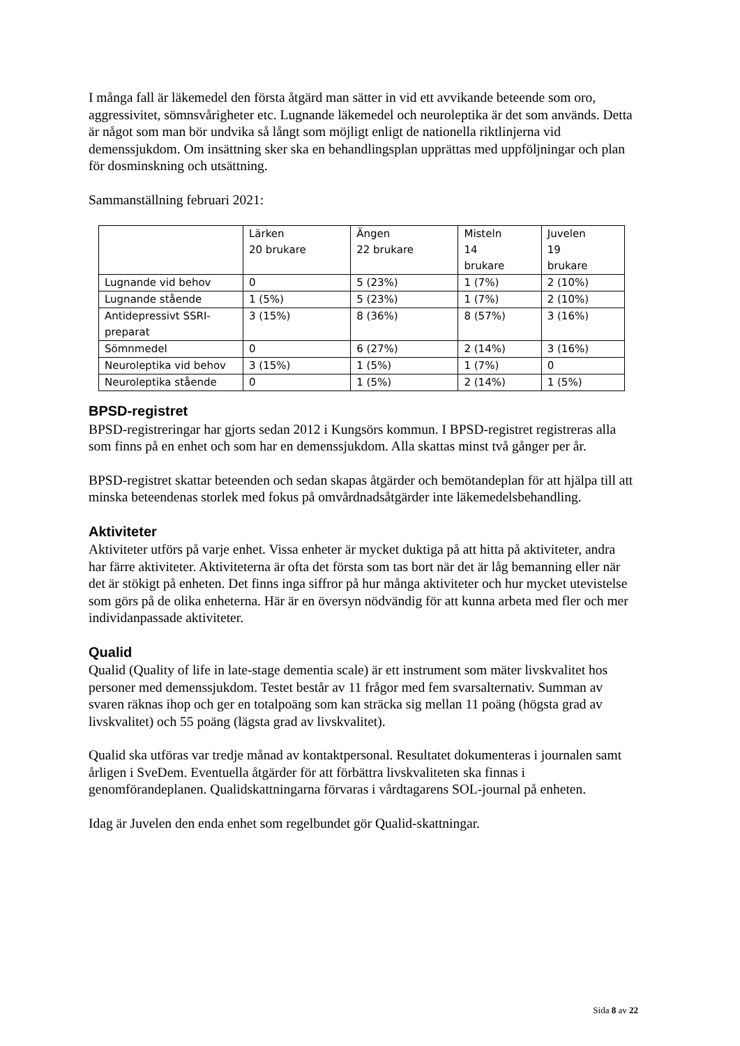I många fall är läkemedel den första åtgärd man sätter in vid ett avvikande beteende som oro, aggressivitet, sömnsvårigheter etc. Lugnande läkemedel och neuroleptika är det som används. Detta är något som man bör undvika så långt som möjligt enligt de nationella riktlinjerna vid demenssjukdom. Om insättning sker ska en behandlingsplan upprättas med uppföljningar och plan för dosminskning och utsättning.
Sammanställning februari 2021:
| | Lärken 20 brukare | Ängen 22 brukare | Misteln 14 brukare | Juvelen 19 brukare |
| Lugnande vid behov | 0 | 5 (23%) | 1 (7%) | 2 (10%) |
| Lugnande stående | 1 (5%) | 5 (23%) | 1 (7%) | 2 (10%) |
| Antidepressivt SSRI-preparat | 3 (15%) | 8 (36%) | 8 (57%) | 3 (16%) |
| Sömnmedel | 0 | 6 (27%) | 2 (14%) | 3 (16%) |
| Neuroleptika vid behov | 3 (15%) | 1 (5%) | 1 (7%) | 0 |
| Neuroleptika stående | 0 | 1 (5%) | 2 (14%) | 1 (5%) |
BPSD-registret
BPSD-registreringar har gjorts sedan 2012 i Kungsörs kommun. I BPSD-registret registreras alla som finns på en enhet och som har en demenssjukdom. Alla skattas minst två gånger per år.
BPSD-registret skattar beteenden och sedan skapas åtgärder och bemötandeplan för att hjälpa till att minska beteendenas storlek med fokus på omvårdnadsåtgärder inte läkemedelsbehandling.
Aktiviteter
Aktiviteter utförs på varje enhet. Vissa enheter är mycket duktiga på att hitta på aktiviteter, andra har färre aktiviteter. Aktiviteterna är ofta det första som tas bort när det är låg bemanning eller när det är stökigt på enheten. Det finns inga siffror på hur många aktiviteter och hur mycket utevistelse som görs på de olika enheterna. Här är en översyn nödvändig för att kunna arbeta med fler och mer individanpassade aktiviteter.
Qualid
Qualid (Quality of life in late-stage dementia scale) är ett instrument som mäter livskvalitet hos personer med demenssjukdom. Testet består av 11 frågor med fem svarsalternativ. Summan av svaren räknas ihop och ger en totalpoäng som kan sträcka sig mellan 11 poäng (högsta grad av livskvalitet) och 55 poäng (lägsta grad av livskvalitet).
Qualid ska utföras var tredje månad av kontaktpersonal. Resultatet dokumenteras i journalen samt årligen i SveDem. Eventuella åtgärder för att förbättra livskvaliteten ska finnas i genomförandeplanen. Qualidskattningarna förvaras i vårdtagarens SOL-journal på enheten.
Idag är Juvelen den enda enhet som regelbundet gör Qualid-skattningar.
Sida 8 av 22